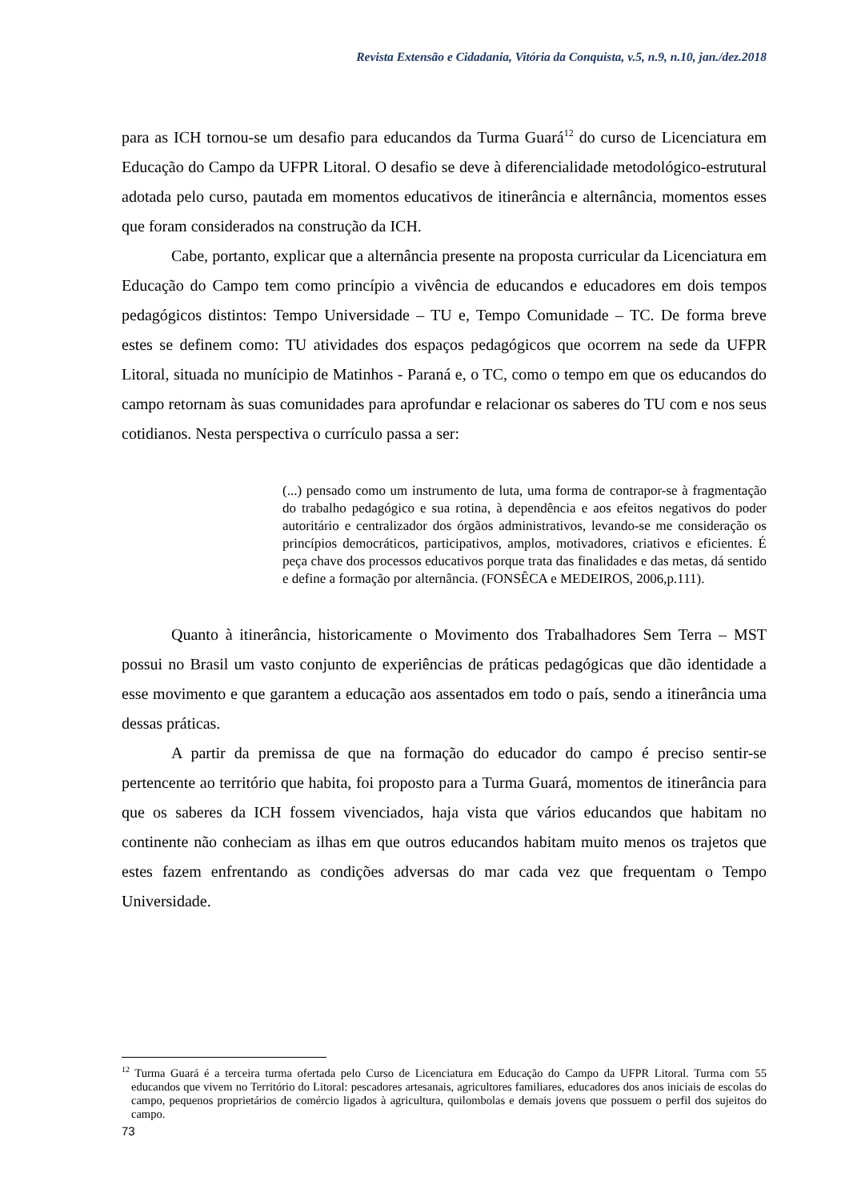Revista Extensão e Cidadania, Vitória da Conquista, v.5, n.9, n.10, jan./dez.2018
para as ICH tornou-se um desafio para educandos da Turma Guará<sup>12</sup> do curso de Licenciatura em Educação do Campo da UFPR Litoral. O desafio se deve à diferencialidade metodológico-estrutural adotada pelo curso, pautada em momentos educativos de itinerância e alternância, momentos esses que foram considerados na construção da ICH.
Cabe, portanto, explicar que a alternância presente na proposta curricular da Licenciatura em Educação do Campo tem como princípio a vivência de educandos e educadores em dois tempos pedagógicos distintos: Tempo Universidade – TU e, Tempo Comunidade – TC. De forma breve estes se definem como: TU atividades dos espaços pedagógicos que ocorrem na sede da UFPR Litoral, situada no munícipio de Matinhos - Paraná e, o TC, como o tempo em que os educandos do campo retornam às suas comunidades para aprofundar e relacionar os saberes do TU com e nos seus cotidianos. Nesta perspectiva o currículo passa a ser:
(...) pensado como um instrumento de luta, uma forma de contrapor-se à fragmentação do trabalho pedagógico e sua rotina, à dependência e aos efeitos negativos do poder autoritário e centralizador dos órgãos administrativos, levando-se me consideração os princípios democráticos, participativos, amplos, motivadores, criativos e eficientes. É peça chave dos processos educativos porque trata das finalidades e das metas, dá sentido e define a formação por alternância. (FONSÊCA e MEDEIROS, 2006,p.111).
Quanto à itinerância, historicamente o Movimento dos Trabalhadores Sem Terra – MST possui no Brasil um vasto conjunto de experiências de práticas pedagógicas que dão identidade a esse movimento e que garantem a educação aos assentados em todo o país, sendo a itinerância uma dessas práticas.
A partir da premissa de que na formação do educador do campo é preciso sentir-se pertencente ao território que habita, foi proposto para a Turma Guará, momentos de itinerância para que os saberes da ICH fossem vivenciados, haja vista que vários educandos que habitam no continente não conheciam as ilhas em que outros educandos habitam muito menos os trajetos que estes fazem enfrentando as condições adversas do mar cada vez que frequentam o Tempo Universidade.
<sup>12</sup> Turma Guará é a terceira turma ofertada pelo Curso de Licenciatura em Educação do Campo da UFPR Litoral. Turma com 55 educandos que vivem no Território do Litoral: pescadores artesanais, agricultores familiares, educadores dos anos iniciais de escolas do campo, pequenos proprietários de comércio ligados à agricultura, quilombolas e demais jovens que possuem o perfil dos sujeitos do campo.
73